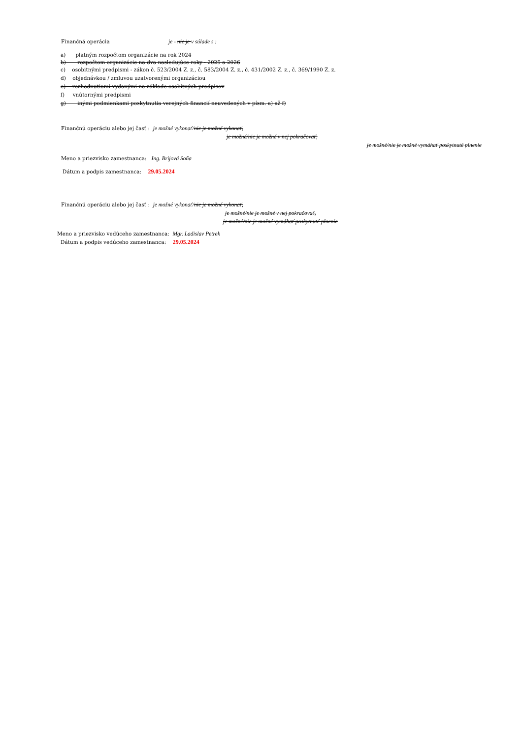Finančná operácia je - nie je v súlade s :
a) platným rozpočtom organizácie na rok 2024
b) rozpočtom organizácie na dva nasledujúce roky - 2025 a 2026
c) osobitnými predpismi - zákon č. 523/2004 Z. z., č. 583/2004 Z. z., č. 431/2002 Z. z., č. 369/1990 Z. z.
d) objednávkou / zmluvou uzatvorenými organizáciou
e) rozhodnutiami vydanými na základe osobitných predpisov
f) vnútornými predpismi
g) inými podmienkami poskytnutia verejných financií neuvedených v písm. a) až f)
Finančnú operáciu alebo jej časť : je možné vykonať/nie je možné vykonať,
je možné/nie je možné v nej pokračovať,
je možné/nie je možné vymáhať poskytnuté plnenie
Meno a priezvisko zamestnanca: Ing. Brijová Soňa
Dátum a podpis zamestnanca: 29.05.2024
Finančnú operáciu alebo jej časť : je možné vykonať/nie je možné vykonať,
je možné/nie je možné v nej pokračovať,
je možné/nie je možné vymáhať poskytnuté plnenie
Meno a priezvisko vedúceho zamestnanca: Mgr. Ladislav Petrek
Dátum a podpis vedúceho zamestnanca: 29.05.2024